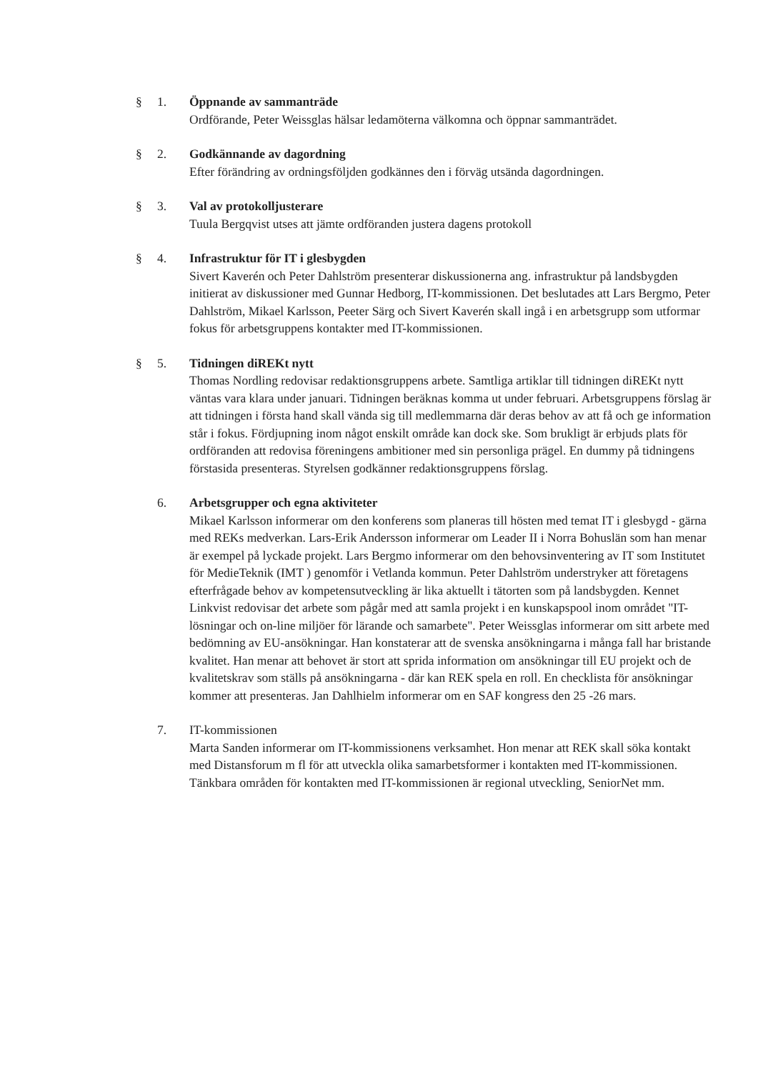§ 1. Öppnande av sammanträde
Ordförande, Peter Weissglas hälsar ledamöterna välkomna och öppnar sammanträdet.
§ 2. Godkännande av dagordning
Efter förändring av ordningsföljden godkännes den i förväg utsända dagordningen.
§ 3. Val av protokolljusterare
Tuula Bergqvist utses att jämte ordföranden justera dagens protokoll
§ 4. Infrastruktur för IT i glesbygden
Sivert Kaverén och Peter Dahlström presenterar diskussionerna ang. infrastruktur på landsbygden initierat av diskussioner med Gunnar Hedborg, IT-kommissionen. Det beslutades att Lars Bergmo, Peter Dahlström, Mikael Karlsson, Peeter Särg och Sivert Kaverén skall ingå i en arbetsgrupp som utformar fokus för arbetsgruppens kontakter med IT-kommissionen.
§ 5. Tidningen diREKt nytt
Thomas Nordling redovisar redaktionsgruppens arbete. Samtliga artiklar till tidningen diREKt nytt väntas vara klara under januari. Tidningen beräknas komma ut under februari. Arbetsgruppens förslag är att tidningen i första hand skall vända sig till medlemmarna där deras behov av att få och ge information står i fokus. Fördjupning inom något enskilt område kan dock ske. Som brukligt är erbjuds plats för ordföranden att redovisa föreningens ambitioner med sin personliga prägel. En dummy på tidningens förstasida presenteras. Styrelsen godkänner redaktionsgruppens förslag.
6. Arbetsgrupper och egna aktiviteter
Mikael Karlsson informerar om den konferens som planeras till hösten med temat IT i glesbygd - gärna med REKs medverkan. Lars-Erik Andersson informerar om Leader II i Norra Bohuslän som han menar är exempel på lyckade projekt. Lars Bergmo informerar om den behovsinventering av IT som Institutet för MedieTeknik (IMT ) genomför i Vetlanda kommun. Peter Dahlström understryker att företagens efterfrågade behov av kompetensutveckling är lika aktuellt i tätorten som på landsbygden. Kennet Linkvist redovisar det arbete som pågår med att samla projekt i en kunskapspool inom området "IT-lösningar och on-line miljöer för lärande och samarbete". Peter Weissglas informerar om sitt arbete med bedömning av EU-ansökningar. Han konstaterar att de svenska ansökningarna i många fall har bristande kvalitet. Han menar att behovet är stort att sprida information om ansökningar till EU projekt och de kvalitetskrav som ställs på ansökningarna - där kan REK spela en roll. En checklista för ansökningar kommer att presenteras. Jan Dahlhielm informerar om en SAF kongress den 25 -26 mars.
7. IT-kommissionen
Marta Sanden informerar om IT-kommissionens verksamhet. Hon menar att REK skall söka kontakt med Distansforum m fl för att utveckla olika samarbetsformer i kontakten med IT-kommissionen. Tänkbara områden för kontakten med IT-kommissionen är regional utveckling, SeniorNet mm.